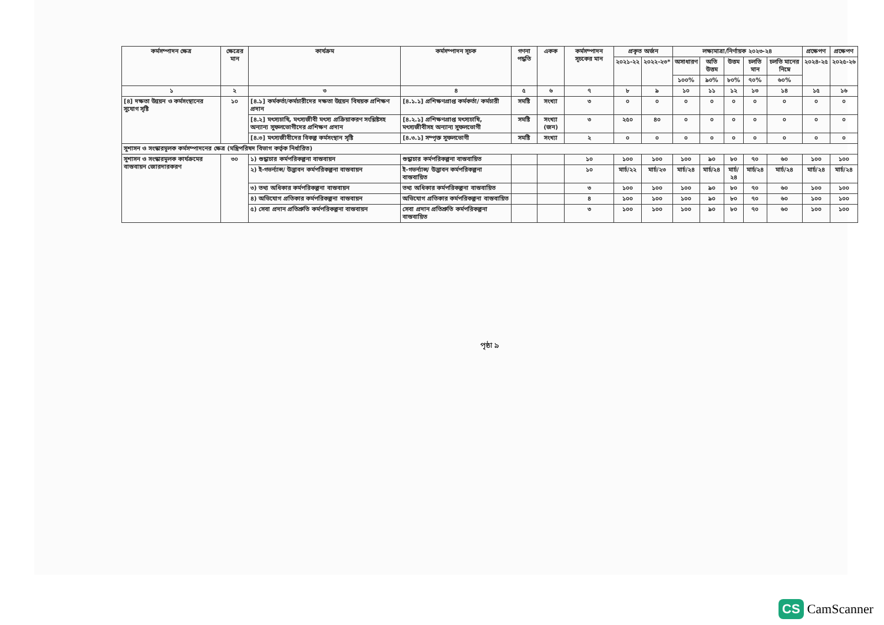| কর্মসম্পাদন ক্ষেত্র | ক্ষেত্রের মান | কার্যক্রম | কর্মসম্পাদন সূচক | গণনা পদ্ধতি | একক | কর্মসম্পাদন সূচকের মান | প্রকৃত অর্জন | | লক্ষ্যমাত্রা/নির্ণায়ক ২০২৩-২৪ | | | | | প্রক্ষেপণ | প্রক্ষেপণ |
| --- | --- | --- | --- | --- | --- | --- | --- | --- | --- | --- | --- | --- | --- | --- | --- |
| | | | | | | | ২০২১-২২ | ২০২২-২৩* | অসাধারণ | অতি উত্তম | উত্তম | চলতি মান | চলতি মানের নিম্নে | ২০২৪-২৫ | ২০২৫-২৬ |
| | | | | | | | | | ১০০% | ৯০% | ৮০% | ৭০% | ৬০% | | |
| ১ | ২ | ৩ | ৪ | ৫ | ৬ | ৭ | ৮ | ৯ | ১০ | ১১ | ১২ | ১৩ | ১৪ | ১৫ | ১৬ |
| [৪] দক্ষতা উন্নয়ন ও কর্মসংস্থানের সুযোগ সৃষ্টি | ১০ | [৪.১] কর্মকর্তা/কর্মচারীদের দক্ষতা উন্নয়ন বিষয়ক প্রশিক্ষণ প্রদান | [৪.১.১] প্রশিক্ষণপ্রাপ্ত কর্মকর্তা/ কর্মচারী | সমষ্টি | সংখ্যা | ৩ | ০ | ০ | ০ | ০ | ০ | ০ | ০ | ০ | ০ |
| | | [৪.২] মৎস্যচাষি, মৎস্যজীবী মৎস্য প্রক্রিয়াকরণ সংশ্লিষ্টসহ অন্যান্য সুফলভোগীদের প্রশিক্ষণ প্রদান | [৪.২.১] প্রশিক্ষণপ্রাপ্ত মৎস্যচাষি, মৎস্যজীবীসহ অন্যান্য সুফলভোগী | সমষ্টি | সংখ্যা (জন) | ৩ | ২৫০ | ৪০ | ০ | ০ | ০ | ০ | ০ | ০ | ০ |
| | | [৪.৩] মৎস্যজীবীদের বিকল্প কর্মসংস্থান সৃষ্টি | [৪.৩.১] সম্পৃক্ত সুফলভোগী | সমষ্টি | সংখ্যা | ২ | ০ | ০ | ০ | ০ | ০ | ০ | ০ | ০ | ০ |
| সুশাসন ও সংস্কারমূলক কর্মসম্পাদনের ক্ষেত্র (মন্ত্রিপরিষদ বিভাগ কর্তৃক নির্ধারিত) | | | | | | | | | | | | | | | |
| সুশাসন ও সংস্কারমূলক কার্যক্রমের বাস্তবায়ন জোরদারকরণ | ৩০ | ১) শুদ্ধাচার কর্মপরিকল্পনা বাস্তবায়ন | শুদ্ধাচার কর্মপরিকল্পনা বাস্তবায়িত | | | ১০ | ১০০ | ১০০ | ১০০ | ৯০ | ৮০ | ৭০ | ৬০ | ১০০ | ১০০ |
| | | ২) ই-গভর্ন্যান্স/ উদ্ভাবন কর্মপরিকল্পনা বাস্তবায়ন | ই-গভর্ন্যান্স/ উদ্ভাবন কর্মপরিকল্পনা বাস্তবায়িত | | | ১০ | মার্চ/২২ | মার্চ/২৩ | মার্চ/২৪ | মার্চ/২৪ | মার্চ/২৪ | মার্চ/২৪ | মার্চ/২৪ | মার্চ/২৪ | মার্চ/২৪ |
| | | ৩) তথ্য অধিকার কর্মপরিকল্পনা বাস্তবায়ন | তথ্য অধিকার কর্মপরিকল্পনা বাস্তবায়িত | | | ৩ | ১০০ | ১০০ | ১০০ | ৯০ | ৮০ | ৭০ | ৬০ | ১০০ | ১০০ |
| | | ৪) অভিযোগ প্রতিকার কর্মপরিকল্পনা বাস্তবায়ন | অভিযোগ প্রতিকার কর্মপরিকল্পনা বাস্তবায়িত | | | ৪ | ১০০ | ১০০ | ১০০ | ৯০ | ৮০ | ৭০ | ৬০ | ১০০ | ১০০ |
| | | ৫) সেবা প্রদান প্রতিশ্রুতি কর্মপরিকল্পনা বাস্তবায়ন | সেবা প্রদান প্রতিশ্রুতি কর্মপরিকল্পনা বাস্তবায়িত | | | ৩ | ১০০ | ১০০ | ১০০ | ৯০ | ৮০ | ৭০ | ৬০ | ১০০ | ১০০ |
পৃষ্ঠা ৯
CS CamScanner